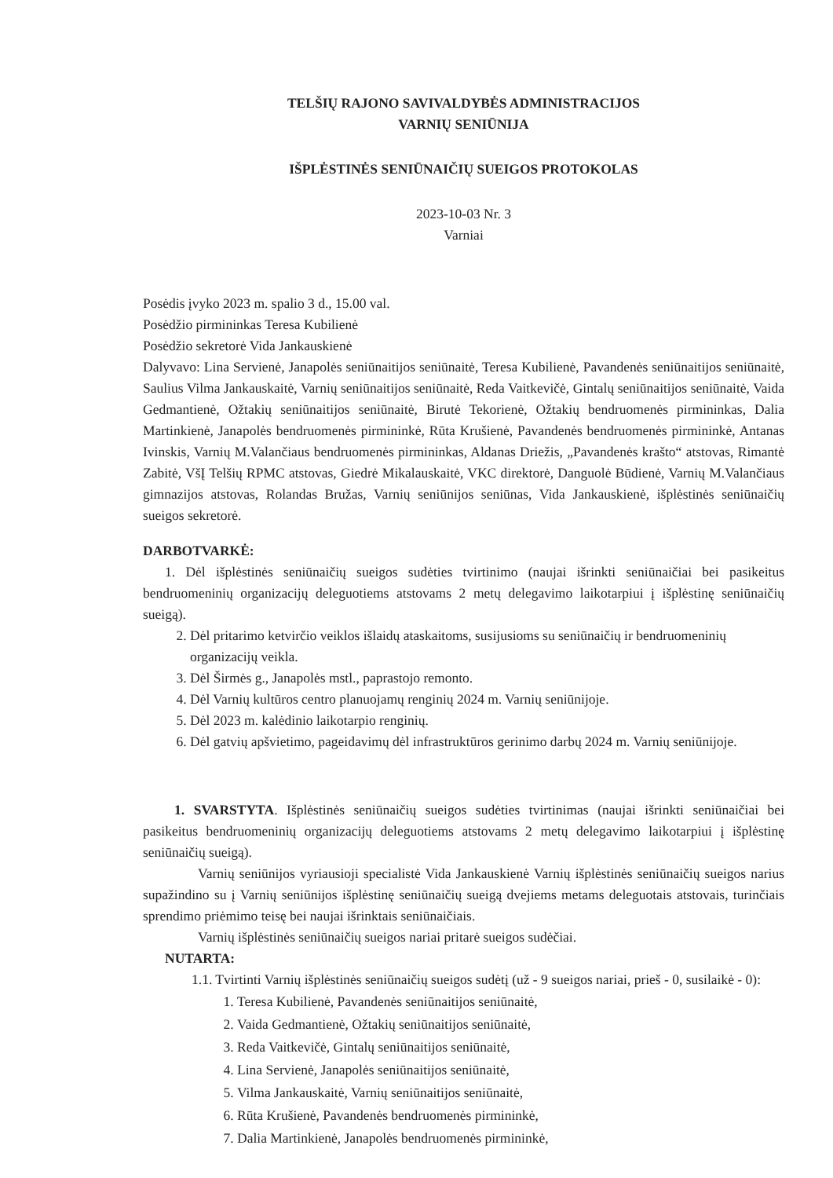TELŠIŲ RAJONO SAVIVALDYBĖS ADMINISTRACIJOS
VARNIŲ SENIŪNIJA
IŠPLĖSTINĖS SENIŪNAIČIŲ SUEIGOS PROTOKOLAS
2023-10-03 Nr. 3
Varniai
Posėdis įvyko 2023 m. spalio 3 d., 15.00 val.
Posėdžio pirmininkas Teresa Kubilienė
Posėdžio sekretorė Vida Jankauskienė
Dalyvavo: Lina Servienė, Janapolės seniūnaitijos seniūnaitė, Teresa Kubilienė, Pavandenės seniūnaitijos seniūnaitė, Saulius Vilma Jankauskaitė, Varnių seniūnaitijos seniūnaitė, Reda Vaitkevičė, Gintalų seniūnaitijos seniūnaitė, Vaida Gedmantienė, Ožtakių seniūnaitijos seniūnaitė, Birutė Tekorienė, Ožtakių bendruomenės pirmininkas, Dalia Martinkienė, Janapolės bendruomenės pirmininkė, Rūta Krušienė, Pavandenės bendruomenės pirmininkė, Antanas Ivinskis, Varnių M.Valančiaus bendruomenės pirmininkas, Aldanas Driežis, „Pavandenės krašto“ atstovas, Rimantė Zabitė, VšĮ Telšių RPMC atstovas, Giedrė Mikalauskaitė, VKC direktorė, Danguolė Būdienė, Varnių M.Valančiaus gimnazijos atstovas, Rolandas Bružas, Varnių seniūnijos seniūnas, Vida Jankauskienė, išplėstinės seniūnaičių sueigos sekretorė.
DARBOTVARKĖ:
1. Dėl išplėstinės seniūnaičių sueigos sudėties tvirtinimo (naujai išrinkti seniūnaičiai bei pasikeitus bendruomeninių organizacijų deleguotiems atstovams 2 metų delegavimo laikotarpiui į išplėstinę seniūnaičių sueigą).
2. Dėl pritarimo ketvirčio veiklos išlaidų ataskaitoms, susijusioms su seniūnaičių ir bendruomeninių organizacijų veikla.
3. Dėl Širmės g., Janapolės mstl., paprastojo remonto.
4. Dėl Varnių kultūros centro planuojamų renginių 2024 m. Varnių seniūnijoje.
5. Dėl 2023 m. kalėdinio laikotarpio renginių.
6. Dėl gatvių apšvietimo, pageidavimų dėl infrastruktūros gerinimo darbų 2024 m. Varnių seniūnijoje.
1. SVARSTYTA. Išplėstinės seniūnaičių sueigos sudėties tvirtinimas (naujai išrinkti seniūnaičiai bei pasikeitus bendruomeninių organizacijų deleguotiems atstovams 2 metų delegavimo laikotarpiui į išplėstinę seniūnaičių sueigą).
Varnių seniūnijos vyriausioji specialistė Vida Jankauskienė Varnių išplėstinės seniūnaičių sueigos narius supažindino su į Varnių seniūnijos išplėstinę seniūnaičių sueigą dvejiems metams deleguotais atstovais, turinčiais sprendimo priėmimo teisę bei naujai išrinktais seniūnaičiais.
Varnių išplėstinės seniūnaičių sueigos nariai pritarė sueigos sudėčiai.
NUTARTA:
1.1. Tvirtinti Varnių išplėstinės seniūnaičių sueigos sudėtį (už - 9 sueigos nariai, prieš - 0, susilaikė - 0):
1. Teresa Kubilienė, Pavandenės seniūnaitijos seniūnaitė,
2. Vaida Gedmantienė, Ožtakių seniūnaitijos seniūnaitė,
3. Reda Vaitkevičė, Gintalų seniūnaitijos seniūnaitė,
4. Lina Servienė, Janapolės seniūnaitijos seniūnaitė,
5. Vilma Jankauskaitė, Varnių seniūnaitijos seniūnaitė,
6. Rūta Krušienė, Pavandenės bendruomenės pirmininkė,
7. Dalia Martinkienė, Janapolės bendruomenės pirmininkė,